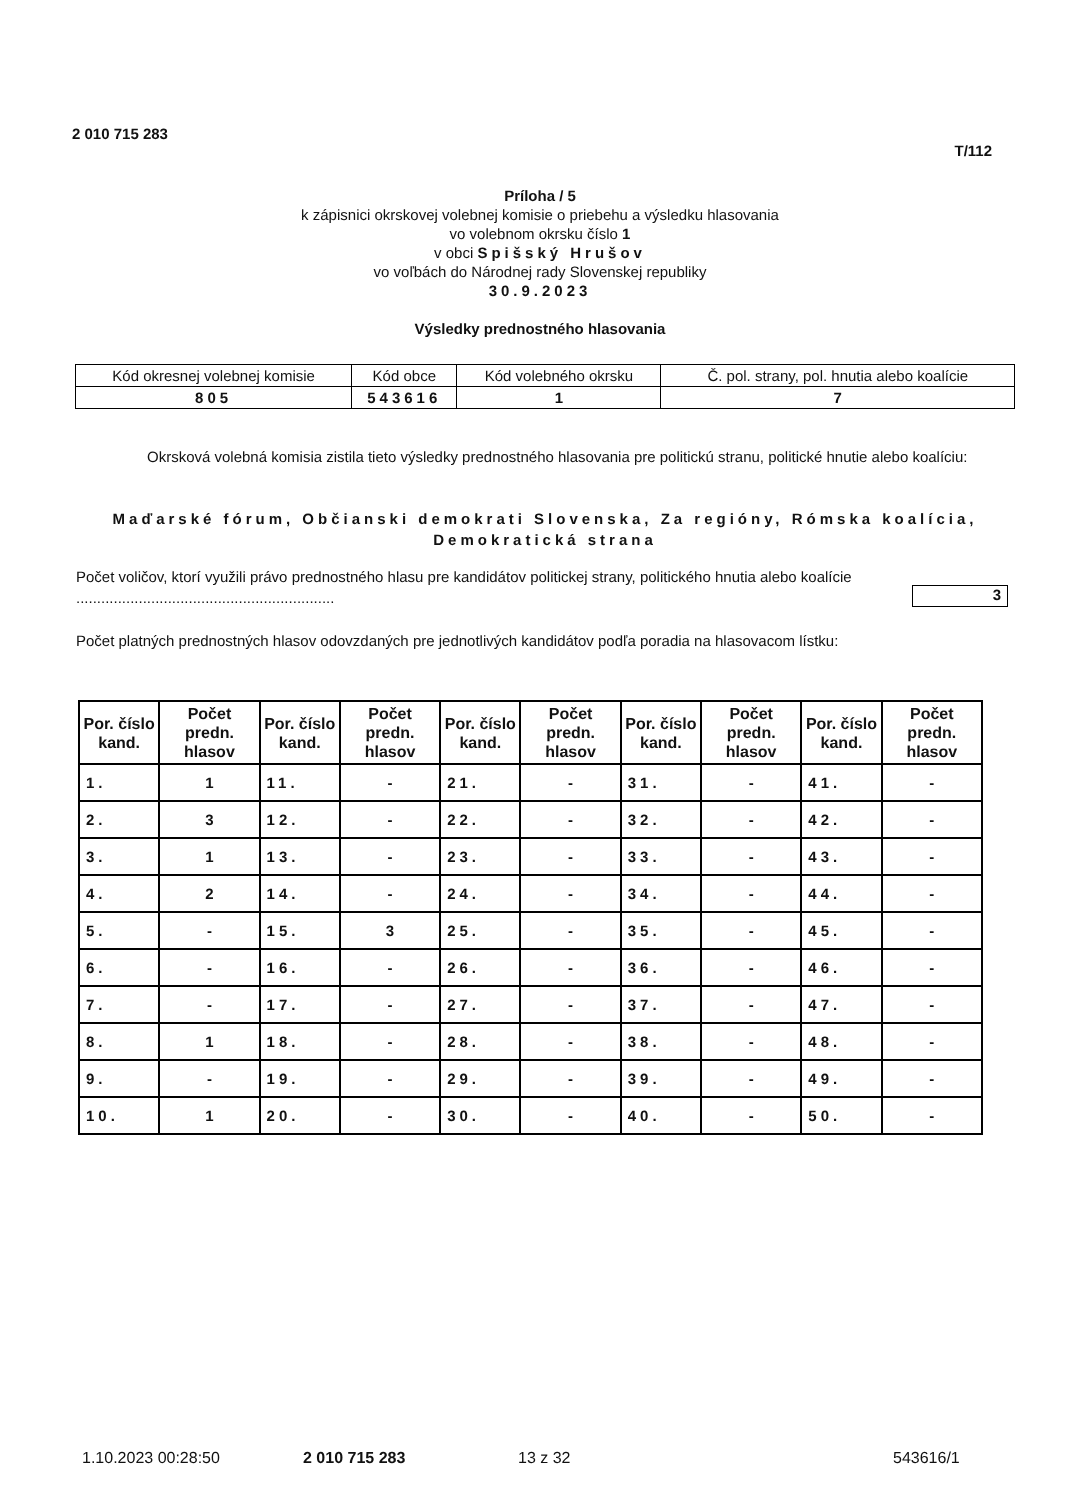2 010 715 283
T/112
Príloha / 5
k zápisnici okrskovej volebnej komisie o priebehu a výsledku hlasovania
vo volebnom okrsku číslo 1
v obci Spišský Hrušov
vo voľbách do Národnej rady Slovenskej republiky
30.9.2023
Výsledky prednostného hlasovania
| Kód okresnej volebnej komisie | Kód obce | Kód volebného okrsku | Č. pol. strany, pol. hnutia alebo koalície |
| 805 | 543616 | 1 | 7 |
Okrsková volebná komisia zistila tieto výsledky prednostného hlasovania pre politickú stranu, politické hnutie alebo koalíciu:
Maďarské fórum, Občianski demokrati Slovenska, Za regióny, Rómska koalícia, Demokratická strana
Počet voličov, ktorí využili právo prednostného hlasu pre kandidátov politickej strany, politického hnutia alebo koalície ..............................................................
3
Počet platných prednostných hlasov odovzdaných pre jednotlivých kandidátov podľa poradia na hlasovacom lístku:
| Por. číslo kand. | Počet predn. hlasov | Por. číslo kand. | Počet predn. hlasov | Por. číslo kand. | Počet predn. hlasov | Por. číslo kand. | Počet predn. hlasov | Por. číslo kand. | Počet predn. hlasov |
| --- | --- | --- | --- | --- | --- | --- | --- | --- | --- |
| 1. | 1 | 11. | - | 21. | - | 31. | - | 41. | - |
| 2. | 3 | 12. | - | 22. | - | 32. | - | 42. | - |
| 3. | 1 | 13. | - | 23. | - | 33. | - | 43. | - |
| 4. | 2 | 14. | - | 24. | - | 34. | - | 44. | - |
| 5. | - | 15. | 3 | 25. | - | 35. | - | 45. | - |
| 6. | - | 16. | - | 26. | - | 36. | - | 46. | - |
| 7. | - | 17. | - | 27. | - | 37. | - | 47. | - |
| 8. | 1 | 18. | - | 28. | - | 38. | - | 48. | - |
| 9. | - | 19. | - | 29. | - | 39. | - | 49. | - |
| 10. | 1 | 20. | - | 30. | - | 40. | - | 50. | - |
1.10.2023 00:28:50 2 010 715 283 13 z 32 543616/1